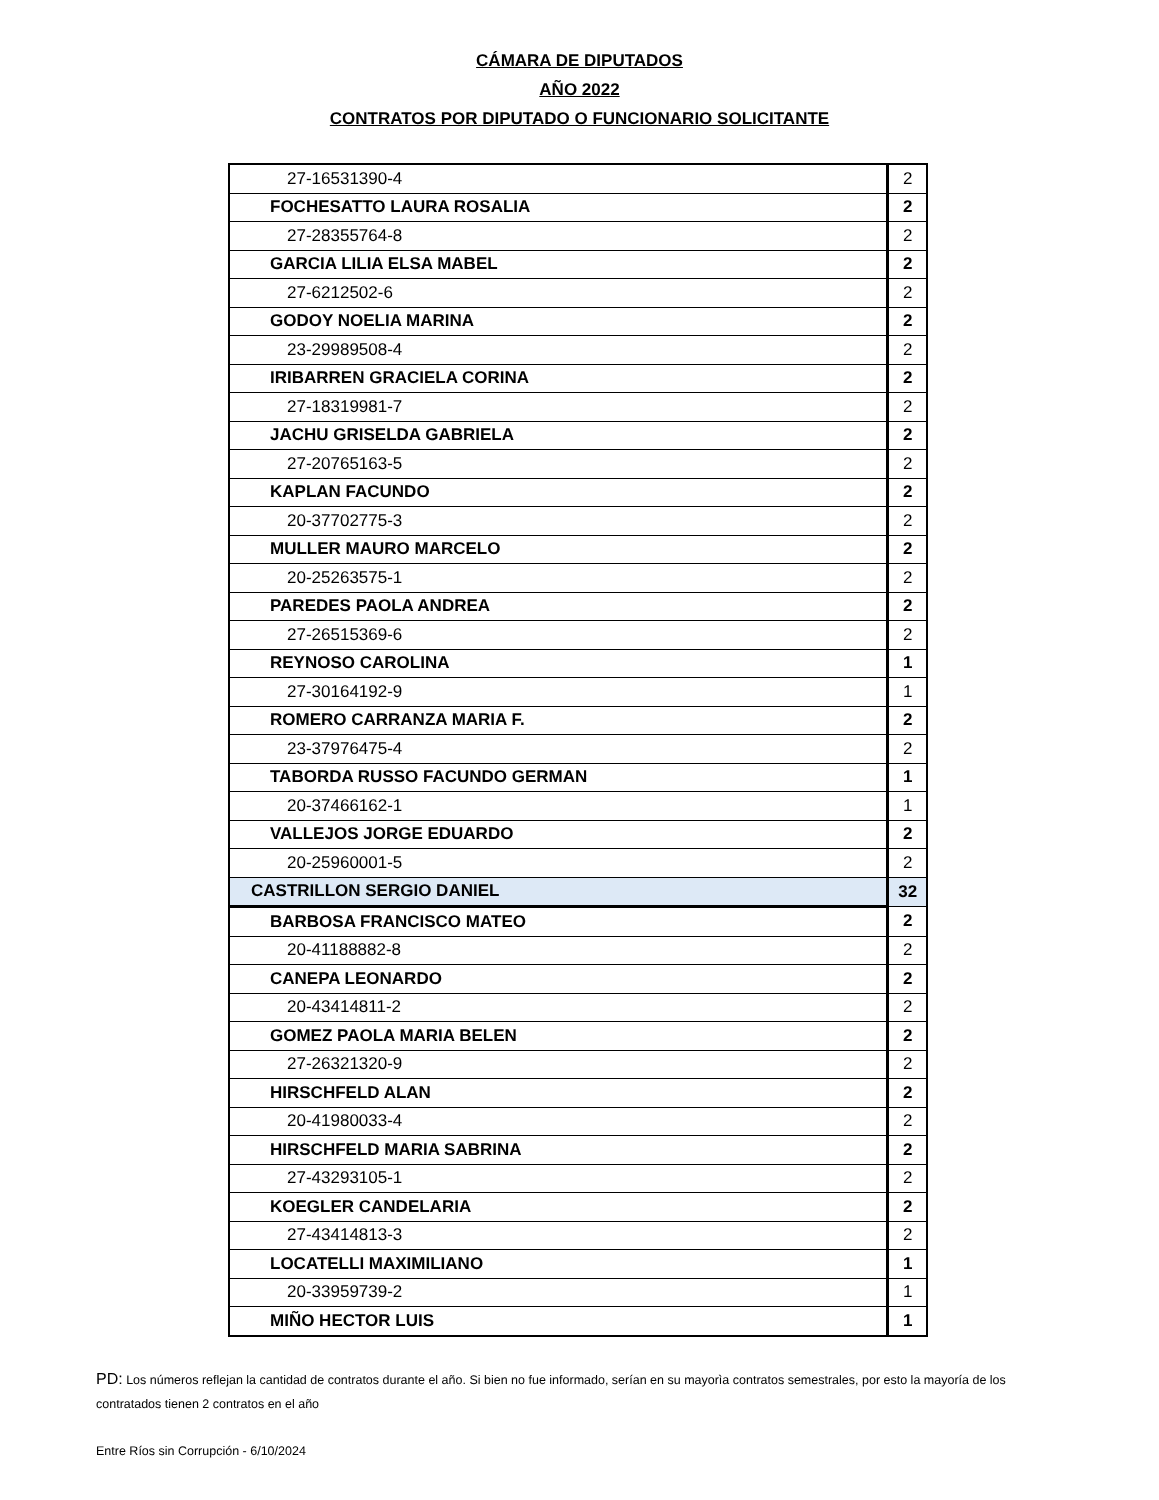CÁMARA DE DIPUTADOS
AÑO 2022
CONTRATOS POR DIPUTADO O FUNCIONARIO SOLICITANTE
| 27-16531390-4 | 2 |
| FOCHESATTO LAURA ROSALIA | 2 |
| 27-28355764-8 | 2 |
| GARCIA LILIA ELSA MABEL | 2 |
| 27-6212502-6 | 2 |
| GODOY NOELIA MARINA | 2 |
| 23-29989508-4 | 2 |
| IRIBARREN GRACIELA CORINA | 2 |
| 27-18319981-7 | 2 |
| JACHU GRISELDA GABRIELA | 2 |
| 27-20765163-5 | 2 |
| KAPLAN FACUNDO | 2 |
| 20-37702775-3 | 2 |
| MULLER MAURO MARCELO | 2 |
| 20-25263575-1 | 2 |
| PAREDES PAOLA ANDREA | 2 |
| 27-26515369-6 | 2 |
| REYNOSO CAROLINA | 1 |
| 27-30164192-9 | 1 |
| ROMERO CARRANZA MARIA F. | 2 |
| 23-37976475-4 | 2 |
| TABORDA RUSSO FACUNDO GERMAN | 1 |
| 20-37466162-1 | 1 |
| VALLEJOS JORGE EDUARDO | 2 |
| 20-25960001-5 | 2 |
| CASTRILLON SERGIO DANIEL | 32 |
| BARBOSA FRANCISCO MATEO | 2 |
| 20-41188882-8 | 2 |
| CANEPA LEONARDO | 2 |
| 20-43414811-2 | 2 |
| GOMEZ PAOLA MARIA BELEN | 2 |
| 27-26321320-9 | 2 |
| HIRSCHFELD ALAN | 2 |
| 20-41980033-4 | 2 |
| HIRSCHFELD MARIA SABRINA | 2 |
| 27-43293105-1 | 2 |
| KOEGLER CANDELARIA | 2 |
| 27-43414813-3 | 2 |
| LOCATELLI MAXIMILIANO | 1 |
| 20-33959739-2 | 1 |
| MIÑO HECTOR LUIS | 1 |
PD: Los números reflejan la cantidad de contratos durante el año. Si bien no fue informado, serían en su mayorìa contratos semestrales, por esto la mayoría de los contratados tienen 2 contratos en el año
Entre Ríos sin Corrupción - 6/10/2024